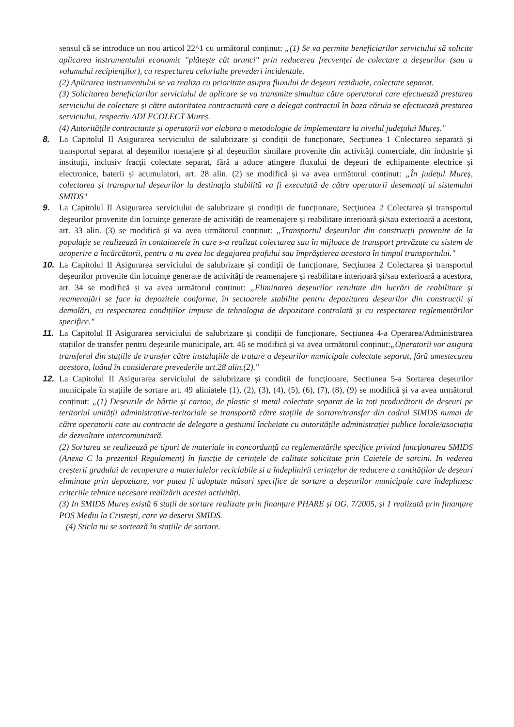sensul că se introduce un nou articol 22^1 cu următorul conținut: „(1) Se va permite beneficiarilor serviciului să solicite aplicarea instrumentului economic "plătește cât arunci" prin reducerea frecvenței de colectare a deșeurilor (sau a volumului recipienților), cu respectarea celorlalte prevederi incidentale.
(2) Aplicarea instrumentului se va realiza cu prioritate asupra fluxului de deșeuri reziduale, colectate separat.
(3) Solicitarea beneficiarilor serviciului de aplicare se va transmite simultan către operatorul care efectuează prestarea serviciului de colectare și către autoritatea contractantă care a delegat contractul în baza căruia se efectuează prestarea serviciului, respectiv ADI ECOLECT Mureș.
(4) Autoritățile contractante și operatorii vor elabora o metodologie de implementare la nivelul județului Mureș."
8. La Capitolul II Asigurarea serviciului de salubrizare și condiții de funcționare, Secțiunea 1 Colectarea separată și transportul separat al deșeurilor menajere și al deșeurilor similare provenite din activități comerciale, din industrie și instituții, inclusiv fracții colectate separat, fără a aduce atingere fluxului de deșeuri de echipamente electrice și electronice, baterii și acumulatori, art. 28 alin. (2) se modifică și va avea următorul conținut: „În județul Mureș, colectarea și transportul deșeurilor la destinația stabilită va fi executată de către operatorii desemnați ai sistemului SMIDS"
9. La Capitolul II Asigurarea serviciului de salubrizare și condiții de funcționare, Secțiunea 2 Colectarea și transportul deșeurilor provenite din locuințe generate de activități de reamenajere și reabilitare interioară și/sau exterioară a acestora, art. 33 alin. (3) se modifică și va avea următorul conținut: „Transportul deșeurilor din construcții provenite de la populație se realizează în containerele în care s-a realizat colectarea sau în mijloace de transport prevăzute cu sistem de acoperire a încărcăturii, pentru a nu avea loc degajarea prafului sau împrăștierea acestora în timpul transportului."
10. La Capitolul II Asigurarea serviciului de salubrizare și condiții de funcționare, Secțiunea 2 Colectarea și transportul deșeurilor provenite din locuințe generate de activități de reamenajere și reabilitare interioară și/sau exterioară a acestora, art. 34 se modifică și va avea următorul conținut: „Eliminarea deșeurilor rezultate din lucrări de reabilitare și reamenajări se face la depozitele conforme, în sectoarele stabilite pentru depozitarea deșeurilor din construcții și demolări, cu respectarea condițiilor impuse de tehnologia de depozitare controlată și cu respectarea reglementărilor specifice."
11. La Capitolul II Asigurarea serviciului de salubrizare și condiții de funcționare, Secțiunea 4-a Operarea/Administrarea stațiilor de transfer pentru deșeurile municipale, art. 46 se modifică și va avea următorul conținut:„Operatorii vor asigura transferul din stațiile de transfer către instalațiile de tratare a deșeurilor municipale colectate separat, fără amestecarea acestora, luând în considerare prevederile art.28 alin.(2)."
12. La Capitolul II Asigurarea serviciului de salubrizare și condiții de funcționare, Secțiunea 5-a Sortarea deșeurilor municipale în stațiile de sortare art. 49 aliniatele (1), (2), (3), (4), (5), (6), (7), (8), (9) se modifică și va avea următorul conținut: „(1) Deșeurile de hârtie și carton, de plastic și metal colectate separat de la toți producătorii de deșeuri pe teritoriul unității administrative-teritoriale se transportă către stațiile de sortare/transfer din cadrul SIMDS numai de către operatorii care au contracte de delegare a gestiunii încheiate cu autoritățile administrației publice locale/asociația de dezvoltare intercomunitară.
(2) Sortarea se realizează pe tipuri de materiale in concordanță cu reglementările specifice privind funcționarea SMIDS (Anexa C la prezentul Regulament) în funcție de cerințele de calitate solicitate prin Caietele de sarcini. In vederea creșterii gradului de recuperare a materialelor reciclabile si a îndeplinirii cerințelor de reducere a cantităților de deșeuri eliminate prin depozitare, vor putea fi adoptate măsuri specifice de sortare a deșeurilor municipale care îndeplinesc criteriile tehnice necesare realizării acestei activități.
(3) In SMIDS Mureș există 6 stații de sortare realizate prin finanțare PHARE și OG. 7/2005, și 1 realizată prin finanțare POS Mediu la Cristești, care va deservi SMIDS.
(4) Sticla nu se sortează în stațiile de sortare.